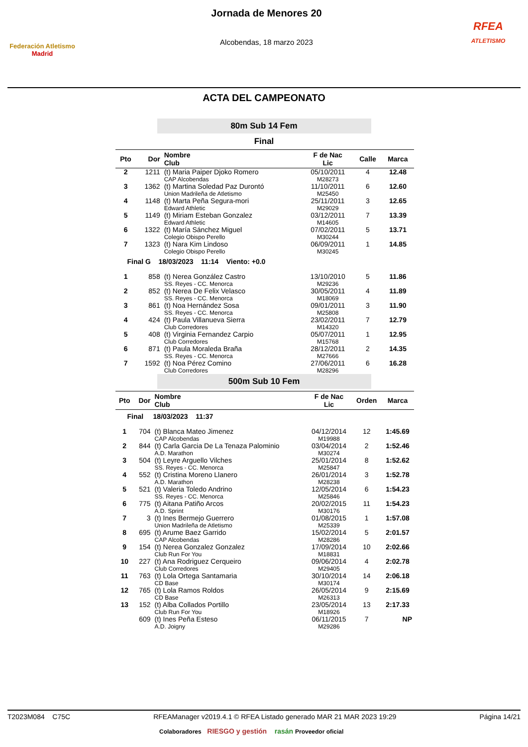Federación Atletismo
Madrid
Jornada de Menores 20
Alcobendas, 18 marzo 2023
RFEA
ATLETISMO
ACTA DEL CAMPEONATO
80m Sub 14 Fem
Final
| Pto | Dor | Nombre Club | F de Nac Lic | Calle | Marca |
| --- | --- | --- | --- | --- | --- |
| 2 | 1211 | (t) Maria Paiper Djoko Romero CAP Alcobendas | 05/10/2011 M28273 | 4 | 12.48 |
| 3 | 1362 | (t) Martina Soledad Paz Durontó Union Madrileña de Atletismo | 11/10/2011 M25450 | 6 | 12.60 |
| 4 | 1148 | (t) Marta Peña Segura-mori Edward Athletic | 25/11/2011 M29029 | 3 | 12.65 |
| 5 | 1149 | (t) Miriam Esteban Gonzalez Edward Athletic | 03/12/2011 M14605 | 7 | 13.39 |
| 6 | 1322 | (t) María Sánchez Miguel Colegio Obispo Perello | 07/02/2011 M30244 | 5 | 13.71 |
| 7 | 1323 | (t) Nara Kim Lindoso Colegio Obispo Perello | 06/09/2011 M30245 | 1 | 14.85 |
| Final G 18/03/2023 11:14 Viento: +0.0 | | | | | |
| 1 | 858 | (t) Nerea González Castro SS. Reyes - CC. Menorca | 13/10/2010 M29236 | 5 | 11.86 |
| 2 | 852 | (t) Nerea De Felix Velasco SS. Reyes - CC. Menorca | 30/05/2011 M18069 | 4 | 11.89 |
| 3 | 861 | (t) Noa Hernández Sosa SS. Reyes - CC. Menorca | 09/01/2011 M25808 | 3 | 11.90 |
| 4 | 424 | (t) Paula Villanueva Sierra Club Corredores | 23/02/2011 M14320 | 7 | 12.79 |
| 5 | 408 | (t) Virginia Fernandez Carpio Club Corredores | 05/07/2011 M15768 | 1 | 12.95 |
| 6 | 871 | (t) Paula Moraleda Braña SS. Reyes - CC. Menorca | 28/12/2011 M27666 | 2 | 14.35 |
| 7 | 1592 | (t) Noa Pérez Comino Club Corredores | 27/06/2011 M28296 | 6 | 16.28 |
500m Sub 10 Fem
| Pto | Dor | Nombre Club | F de Nac Lic | Orden | Marca |
| --- | --- | --- | --- | --- | --- |
| Final 18/03/2023 11:37 | | | | | |
| 1 | 704 | (t) Blanca Mateo Jimenez CAP Alcobendas | 04/12/2014 M19988 | 12 | 1:45.69 |
| 2 | 844 | (t) Carla Garcia De La Tenaza Palominio A.D. Marathon | 03/04/2014 M30274 | 2 | 1:52.46 |
| 3 | 504 | (t) Leyre Arguello Vilches SS. Reyes - CC. Menorca | 25/01/2014 M25847 | 8 | 1:52.62 |
| 4 | 552 | (t) Cristina Moreno Llanero A.D. Marathon | 26/01/2014 M28238 | 3 | 1:52.78 |
| 5 | 521 | (t) Valeria Toledo Andrino SS. Reyes - CC. Menorca | 12/05/2014 M25846 | 6 | 1:54.23 |
| 6 | 775 | (t) Aitana Patiño Arcos A.D. Sprint | 20/02/2015 M30176 | 11 | 1:54.23 |
| 7 | 3 | (t) Ines Bermejo Guerrero Union Madrileña de Atletismo | 01/08/2015 M25339 | 1 | 1:57.08 |
| 8 | 695 | (t) Arume Baez Garrido CAP Alcobendas | 15/02/2014 M28286 | 5 | 2:01.57 |
| 9 | 154 | (t) Nerea Gonzalez Gonzalez Club Run For You | 17/09/2014 M18831 | 10 | 2:02.66 |
| 10 | 227 | (t) Ana Rodriguez Cerqueiro Club Corredores | 09/06/2014 M29405 | 4 | 2:02.78 |
| 11 | 763 | (t) Lola Ortega Santamaria CD Base | 30/10/2014 M30174 | 14 | 2:06.18 |
| 12 | 765 | (t) Lola Ramos Roldos CD Base | 26/05/2014 M26313 | 9 | 2:15.69 |
| 13 | 152 | (t) Alba Collados Portillo Club Run For You | 23/05/2014 M18926 | 13 | 2:17.33 |
| | 609 | (t) Ines Peña Esteso A.D. Joigny | 06/11/2015 M29286 | 7 | NP |
T2023M084 C75C RFEAManager v2019.4.1 © RFEA Listado generado MAR 21 MAR 2023 19:29 Página 14/21
Colaboradores RIESGO y gestión rasán Proveedor oficial